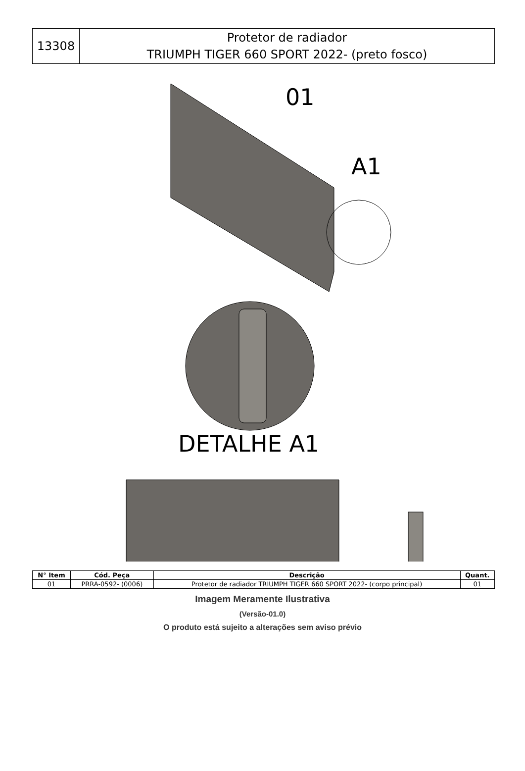| 13308 | Protetor de radiador TRIUMPH TIGER 660 SPORT 2022- (preto fosco) |
01
A1
DETALHE A1
| N° Item | Cód. Peça | Descrição | Quant. |
| --- | --- | --- | --- |
| 01 | PRRA-0592- (0006) | Protetor de radiador TRIUMPH TIGER 660 SPORT 2022- (corpo principal) | 01 |
Imagem Meramente Ilustrativa
(Versão-01.0)
O produto está sujeito a alterações sem aviso prévio